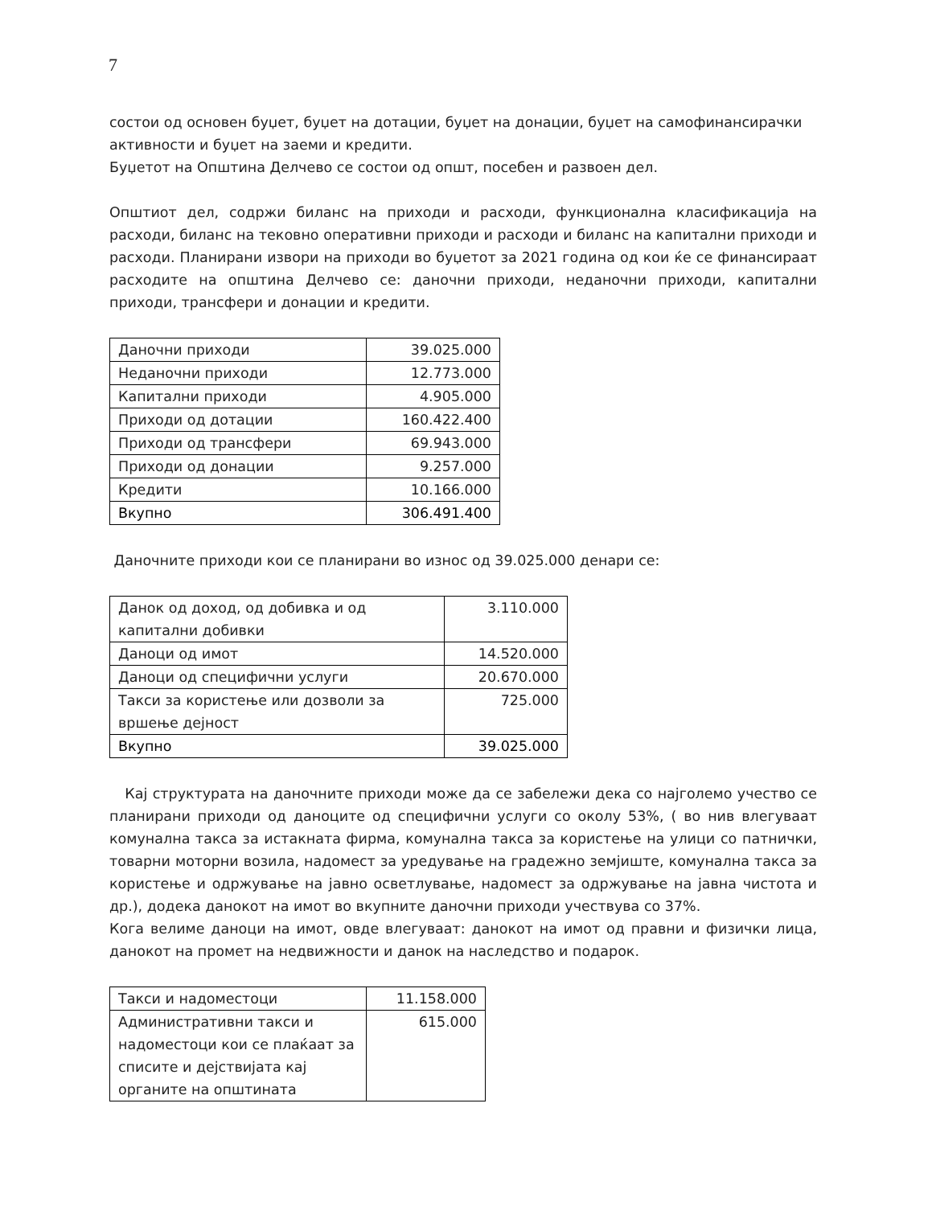7
состои од основен буџет, буџет на дотации, буџет на донации, буџет на самофинансирачки активности и буџет на заеми и кредити.
Буџетот на Општина Делчево се состои од општ, посебен и развоен дел.
Општиот дел, содржи биланс на приходи и расходи, функционална класификација на расходи, биланс на тековно оперативни приходи и расходи и биланс на капитални приходи и расходи. Планирани извори на приходи во буџетот за 2021 година од кои ќе се финансираат расходите на општина Делчево се: даночни приходи, неданочни приходи, капитални приходи, трансфери и донации и кредити.
| Даночни приходи | 39.025.000 |
| Неданочни приходи | 12.773.000 |
| Капитални приходи | 4.905.000 |
| Приходи од дотации | 160.422.400 |
| Приходи од трансфери | 69.943.000 |
| Приходи од донации | 9.257.000 |
| Кредити | 10.166.000 |
| Вкупно | 306.491.400 |
Даночните приходи кои се планирани во износ од 39.025.000 денари се:
| Данок од доход, од добивка и од капитални добивки | 3.110.000 |
| Даноци од имот | 14.520.000 |
| Даноци од специфични услуги | 20.670.000 |
| Такси за користење или дозволи за вршење дејност | 725.000 |
| Вкупно | 39.025.000 |
Кај структурата на даночните приходи може да се забележи дека со најголемо учество се планирани приходи од даноците од специфични услуги со околу 53%, ( во нив влегуваат комунална такса за истакната фирма, комунална такса за користење на улици со патнички, товарни моторни возила, надомест за уредување на градежно земјиште, комунална такса за користење и одржување на јавно осветлување, надомест за одржување на јавна чистота и др.), додека данокот на имот во вкупните даночни приходи учествува со 37%.
Кога велиме даноци на имот, овде влегуваат: данокот на имот од правни и физички лица, данокот на промет на недвижности и данок на наследство и подарок.
| Такси и надоместоци | 11.158.000 |
| Административни такси и надоместоци кои се плаќаат за списите и дејствијата кај органите на општината | 615.000 |